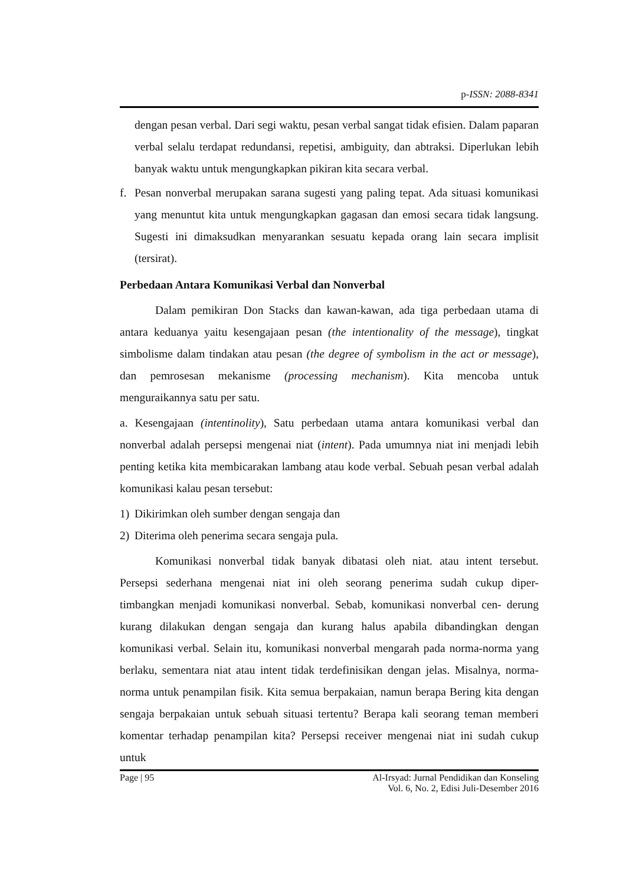p-ISSN: 2088-8341
dengan pesan verbal. Dari segi waktu, pesan verbal sangat tidak efisien. Dalam paparan verbal selalu terdapat redundansi, repetisi, ambiguity, dan abtraksi. Diperlukan lebih banyak waktu untuk mengungkapkan pikiran kita secara verbal.
f. Pesan nonverbal merupakan sarana sugesti yang paling tepat. Ada situasi komunikasi yang menuntut kita untuk mengungkapkan gagasan dan emosi secara tidak langsung. Sugesti ini dimaksudkan menyarankan sesuatu kepada orang lain secara implisit (tersirat).
Perbedaan Antara Komunikasi Verbal dan Nonverbal
Dalam pemikiran Don Stacks dan kawan-kawan, ada tiga perbedaan utama di antara keduanya yaitu kesengajaan pesan (the intentionality of the message), tingkat simbolisme dalam tindakan atau pesan (the degree of symbolism in the act or message), dan pemrosesan mekanisme (processing mechanism). Kita mencoba untuk menguraikannya satu per satu.
a. Kesengajaan (intentinolity), Satu perbedaan utama antara komunikasi verbal dan nonverbal adalah persepsi mengenai niat (intent). Pada umumnya niat ini menjadi lebih penting ketika kita membicarakan lambang atau kode verbal. Sebuah pesan verbal adalah komunikasi kalau pesan tersebut:
1) Dikirimkan oleh sumber dengan sengaja dan
2) Diterima oleh penerima secara sengaja pula.
Komunikasi nonverbal tidak banyak dibatasi oleh niat. atau intent tersebut. Persepsi sederhana mengenai niat ini oleh seorang penerima sudah cukup diper- timbangkan menjadi komunikasi nonverbal. Sebab, komunikasi nonverbal cen- derung kurang dilakukan dengan sengaja dan kurang halus apabila dibandingkan dengan komunikasi verbal. Selain itu, komunikasi nonverbal mengarah pada norma-norma yang berlaku, sementara niat atau intent tidak terdefinisikan dengan jelas. Misalnya, norma-norma untuk penampilan fisik. Kita semua berpakaian, namun berapa Bering kita dengan sengaja berpakaian untuk sebuah situasi tertentu? Berapa kali seorang teman memberi komentar terhadap penampilan kita? Persepsi receiver mengenai niat ini sudah cukup untuk
Page | 95 Al-Irsyad: Jurnal Pendidikan dan Konseling
Vol. 6, No. 2, Edisi Juli-Desember 2016